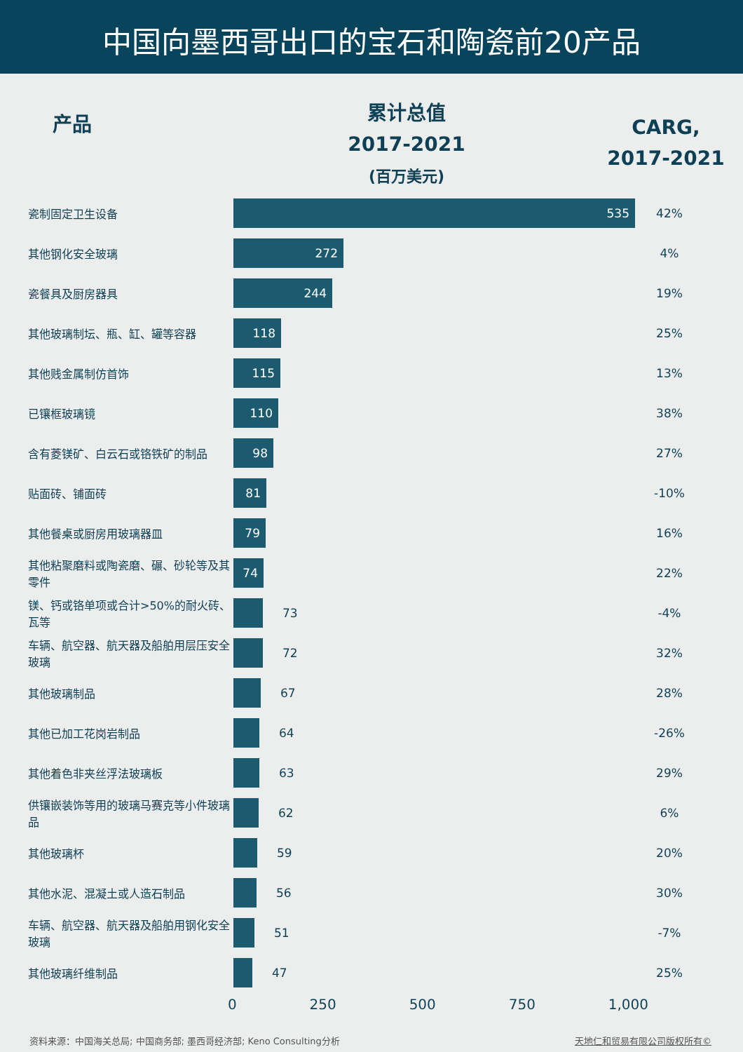中国向墨西哥出口的宝石和陶瓷前20产品
产品
累计总值
2017-2021
(百万美元)
CARG,
2017-2021
| 瓷制固定卫生设备 | 535 | 42% |
| 其他钢化安全玻璃 | 272 | 4% |
| 瓷餐具及厨房器具 | 244 | 19% |
| 其他玻璃制坛、瓶、缸、罐等容器 | 118 | 25% |
| 其他贱金属制仿首饰 | 115 | 13% |
| 已镶框玻璃镜 | 110 | 38% |
| 含有菱镁矿、白云石或铬铁矿的制品 | 98 | 27% |
| 贴面砖、铺面砖 | 81 | -10% |
| 其他餐桌或厨房用玻璃器皿 | 79 | 16% |
| 其他粘聚磨料或陶瓷磨、碾、砂轮等及其零件 | 74 | 22% |
| 镁、钙或铬单项或合计>50%的耐火砖、瓦等 | 73 | -4% |
| 车辆、航空器、航天器及船舶用层压安全玻璃 | 72 | 32% |
| 其他玻璃制品 | 67 | 28% |
| 其他已加工花岗岩制品 | 64 | -26% |
| 其他着色非夹丝浮法玻璃板 | 63 | 29% |
| 供镶嵌装饰等用的玻璃马赛克等小件玻璃品 | 62 | 6% |
| 其他玻璃杯 | 59 | 20% |
| 其他水泥、混凝土或人造石制品 | 56 | 30% |
| 车辆、航空器、航天器及船舶用钢化安全玻璃 | 51 | -7% |
| 其他玻璃纤维制品 | 47 | 25% |
0 250 500 750 1,000
资料来源：中国海关总局; 中国商务部; 墨西哥经济部; Keno Consulting分析 天地仁和贸易有限公司版权所有©